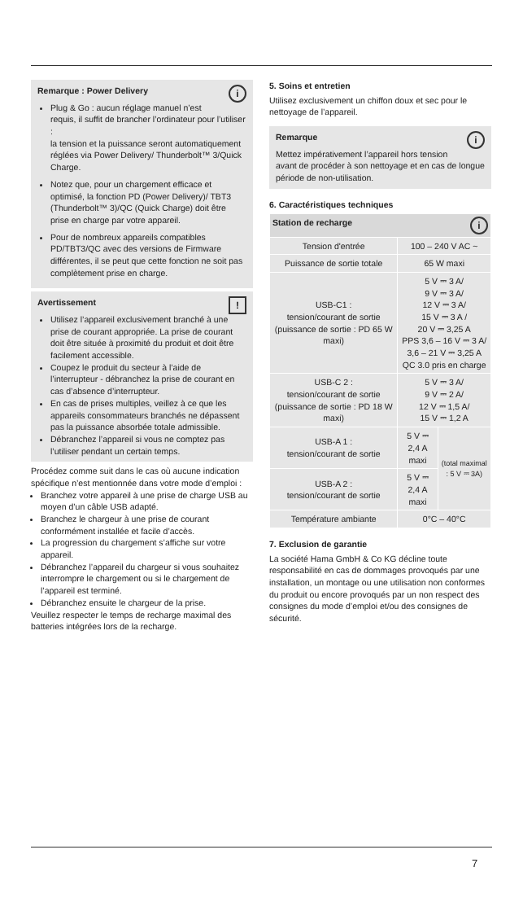i
Remarque : Power Delivery
Plug & Go : aucun réglage manuel n’est requis, il suffit de brancher l’ordinateur pour l’utiliser :
la tension et la puissance seront automatiquement réglées via Power Delivery/ Thunderbolt™ 3/Quick Charge.
Notez que, pour un chargement efficace et optimisé, la fonction PD (Power Delivery)/ TBT3 (Thunderbolt™ 3)/QC (Quick Charge) doit être prise en charge par votre appareil.
Pour de nombreux appareils compatibles PD/TBT3/QC avec des versions de Firmware différentes, il se peut que cette fonction ne soit pas complètement prise en charge.
!
Avertissement
Utilisez l’appareil exclusivement branché à une prise de courant appropriée. La prise de courant doit être située à proximité du produit et doit être facilement accessible.
Coupez le produit du secteur à l’aide de l’interrupteur - débranchez la prise de courant en cas d’absence d’interrupteur.
En cas de prises multiples, veillez à ce que les appareils consommateurs branchés ne dépassent pas la puissance absorbée totale admissible.
Débranchez l’appareil si vous ne comptez pas l’utiliser pendant un certain temps.
Procédez comme suit dans le cas où aucune indication spécifique n’est mentionnée dans votre mode d’emploi :
Branchez votre appareil à une prise de charge USB au moyen d’un câble USB adapté.
Branchez le chargeur à une prise de courant conformément installée et facile d’accès.
La progression du chargement s’affiche sur votre appareil.
Débranchez l’appareil du chargeur si vous souhaitez interrompre le chargement ou si le chargement de l’appareil est terminé.
Débranchez ensuite le chargeur de la prise.
Veuillez respecter le temps de recharge maximal des batteries intégrées lors de la recharge.
5. Soins et entretien
Utilisez exclusivement un chiffon doux et sec pour le nettoyage de l’appareil.
i
Remarque
Mettez impérativement l’appareil hors tension avant de procéder à son nettoyage et en cas de longue période de non-utilisation.
6. Caractéristiques techniques
| Station de recharge i | | |
| --- | --- | --- |
| Tension d'entrée | 100 – 240 V AC ~ | |
| Puissance de sortie totale | 65 W maxi | |
| USB-C1 : tension/courant de sortie (puissance de sortie : PD 65 W maxi) | 5 V ⎓ 3 A/ 9 V ⎓ 3 A/ 12 V ⎓ 3 A/ 15 V ⎓ 3 A / 20 V ⎓ 3,25 A PPS 3,6 – 16 V ⎓ 3 A/ 3,6 – 21 V ⎓ 3,25 A QC 3.0 pris en charge | |
| USB-C 2 : tension/courant de sortie (puissance de sortie : PD 18 W maxi) | 5 V ⎓ 3 A/ 9 V ⎓ 2 A/ 12 V ⎓ 1,5 A/ 15 V ⎓ 1,2 A | |
| USB-A 1 : tension/courant de sortie | 5 V ⎓ 2,4 A maxi | (total maximal : 5 V ⎓ 3A) |
| USB-A 2 : tension/courant de sortie | 5 V ⎓ 2,4 A maxi | |
| Température ambiante | 0°C – 40°C | |
7. Exclusion de garantie
La société Hama GmbH & Co KG décline toute responsabilité en cas de dommages provoqués par une installation, un montage ou une utilisation non conformes du produit ou encore provoqués par un non respect des consignes du mode d’emploi et/ou des consignes de sécurité.
7